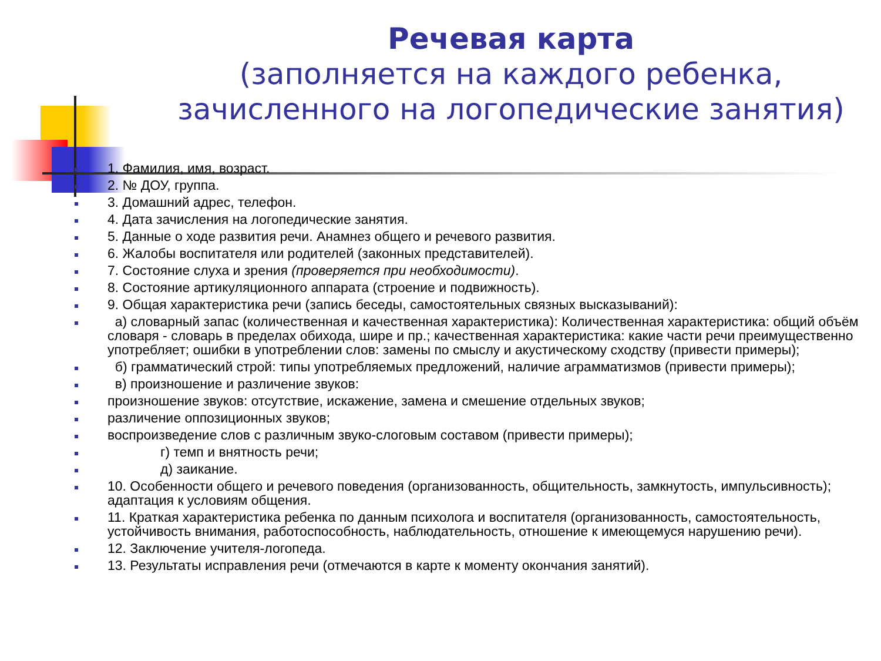Речевая карта
(заполняется на каждого ребенка, зачисленного на логопедические занятия)
1. Фамилия, имя, возраст.
2. № ДОУ, группа.
3. Домашний адрес, телефон.
4. Дата зачисления на логопедические занятия.
5. Данные о ходе развития речи. Анамнез общего и речевого развития.
6. Жалобы воспитателя или родителей (законных представителей).
7. Состояние слуха и зрения (проверяется при необходимости).
8. Состояние артикуляционного аппарата (строение и подвижность).
9. Общая характеристика речи (запись беседы, самостоятельных связных высказываний):
а) словарный запас (количественная и качественная характеристика): Количественная характеристика: общий объём словаря - словарь в пределах обихода, шире и пр.; качественная характеристика: какие части речи преимущественно употребляет; ошибки в употреблении слов: замены по смыслу и акустическому сходству (привести примеры);
б) грамматический строй: типы употребляемых предложений, наличие аграмматизмов (привести примеры);
в) произношение и различение звуков:
произношение звуков: отсутствие, искажение, замена и смешение отдельных звуков;
различение оппозиционных звуков;
воспроизведение слов с различным звуко-слоговым составом (привести примеры);
г) темп и внятность речи;
д) заикание.
10. Особенности общего и речевого поведения (организованность, общительность, замкнутость, импульсивность); адаптация к условиям общения.
11. Краткая характеристика ребенка по данным психолога и воспитателя (организованность, самостоятельность, устойчивость внимания, работоспособность, наблюдательность, отношение к имеющемуся нарушению речи).
12. Заключение учителя-логопеда.
13. Результаты исправления речи (отмечаются в карте к моменту окончания занятий).